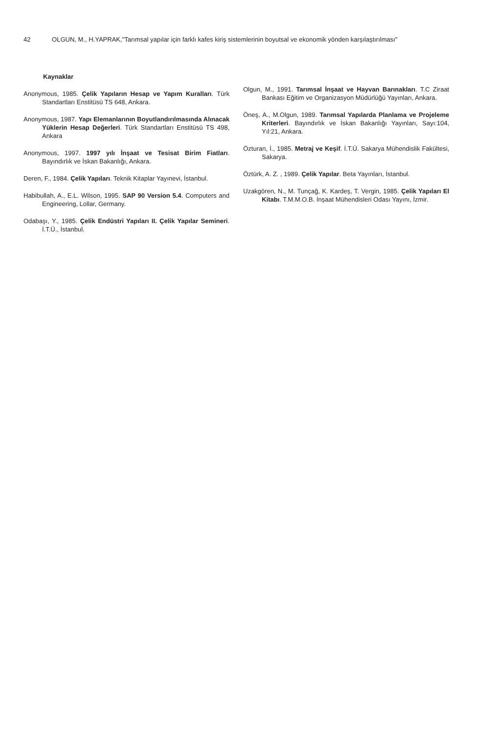42 OLGUN, M., H.YAPRAK,"Tarımsal yapılar için farklı kafes kiriş sistemlerinin boyutsal ve ekonomik yönden karşılaştırılması"
Kaynaklar
Anonymous, 1985. Çelik Yapıların Hesap ve Yapım Kuralları. Türk Standartları Enstitüsü TS 648, Ankara.
Anonymous, 1987. Yapı Elemanlarının Boyutlandırılmasında Alınacak Yüklerin Hesap Değerleri. Türk Standartları Enstitüsü TS 498, Ankara
Anonymous, 1997. 1997 yılı İnşaat ve Tesisat Birim Fiatları. Bayındırlık ve İskan Bakanlığı, Ankara.
Deren, F., 1984. Çelik Yapıları. Teknik Kitaplar Yayınevi, İstanbul.
Habibullah, A., E.L. Wilson, 1995. SAP 90 Version 5.4. Computers and Engineering, Lollar, Germany.
Odabaşı, Y., 1985. Çelik Endüstri Yapıları II. Çelik Yapılar Semineri. İ.T.Ü., İstanbul.
Olgun, M., 1991. Tarımsal İnşaat ve Hayvan Barınakları. T.C Ziraat Bankası Eğitim ve Organizasyon Müdürlüğü Yayınları, Ankara.
Öneş, A., M.Olgun, 1989. Tarımsal Yapılarda Planlama ve Projeleme Kriterleri. Bayındırlık ve İskan Bakanlığı Yayınları, Sayı:104, Yıl:21, Ankara.
Özturan, İ., 1985. Metraj ve Keşif. İ.T.Ü. Sakarya Mühendislik Fakültesi, Sakarya.
Öztürk, A. Z. , 1989. Çelik Yapılar. Beta Yayınları, İstanbul.
Uzakgören, N., M. Tunçağ, K. Kardeş, T. Vergin, 1985. Çelik Yapıları El Kitabı. T.M.M.O.B. İnşaat Mühendisleri Odası Yayını, İzmir.